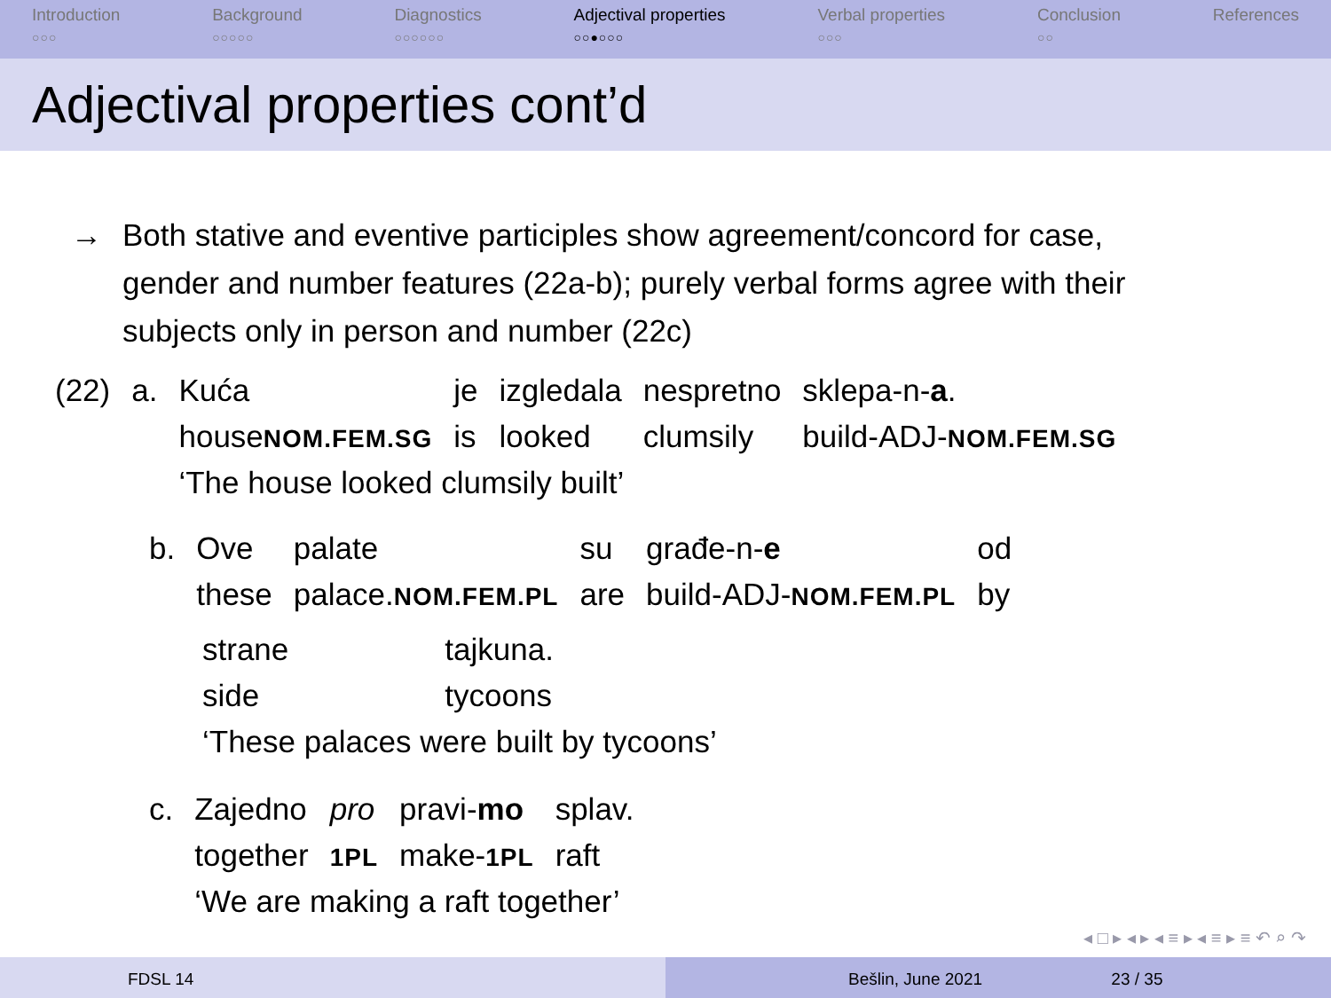Introduction
○○○
Background
○○○○○
Diagnostics
○○○○○○
Adjectival properties
○○●○○○
Verbal properties
○○○
Conclusion
○○
References
Adjectival properties cont’d
→ Both stative and eventive participles show agreement/concord for case,
gender and number features (22a-b); purely verbal forms agree with their
subjects only in person and number (22c)
| (22) | a. | Kuća | je | izgledala | nespretno | sklepa-n- a . |
| | | house NOM.FEM.SG | is | looked | clumsily | build-ADJ- NOM.FEM.SG |
| | | ‘The house looked clumsily built’ | | | | |
| b. | Ove | palate | su | građe-n- e | od |
| | these | palace. NOM.FEM.PL | are | build-ADJ- NOM.FEM.PL | by |
| strane | tajkuna. |
| side | tycoons |
| ‘These palaces were built by tycoons’ | |
| c. | Zajedno | pro | pravi- mo | splav. |
| | together | 1PL | make- 1PL | raft |
| | ‘We are making a raft together’ | | | |
◂ □ ▸ ◂ ▸ ◂ ≡ ▸ ◂ ≡ ▸ ≡ ↶ ⌕ ↷
FDSL 14 Bešlin, June 2021 23 / 35